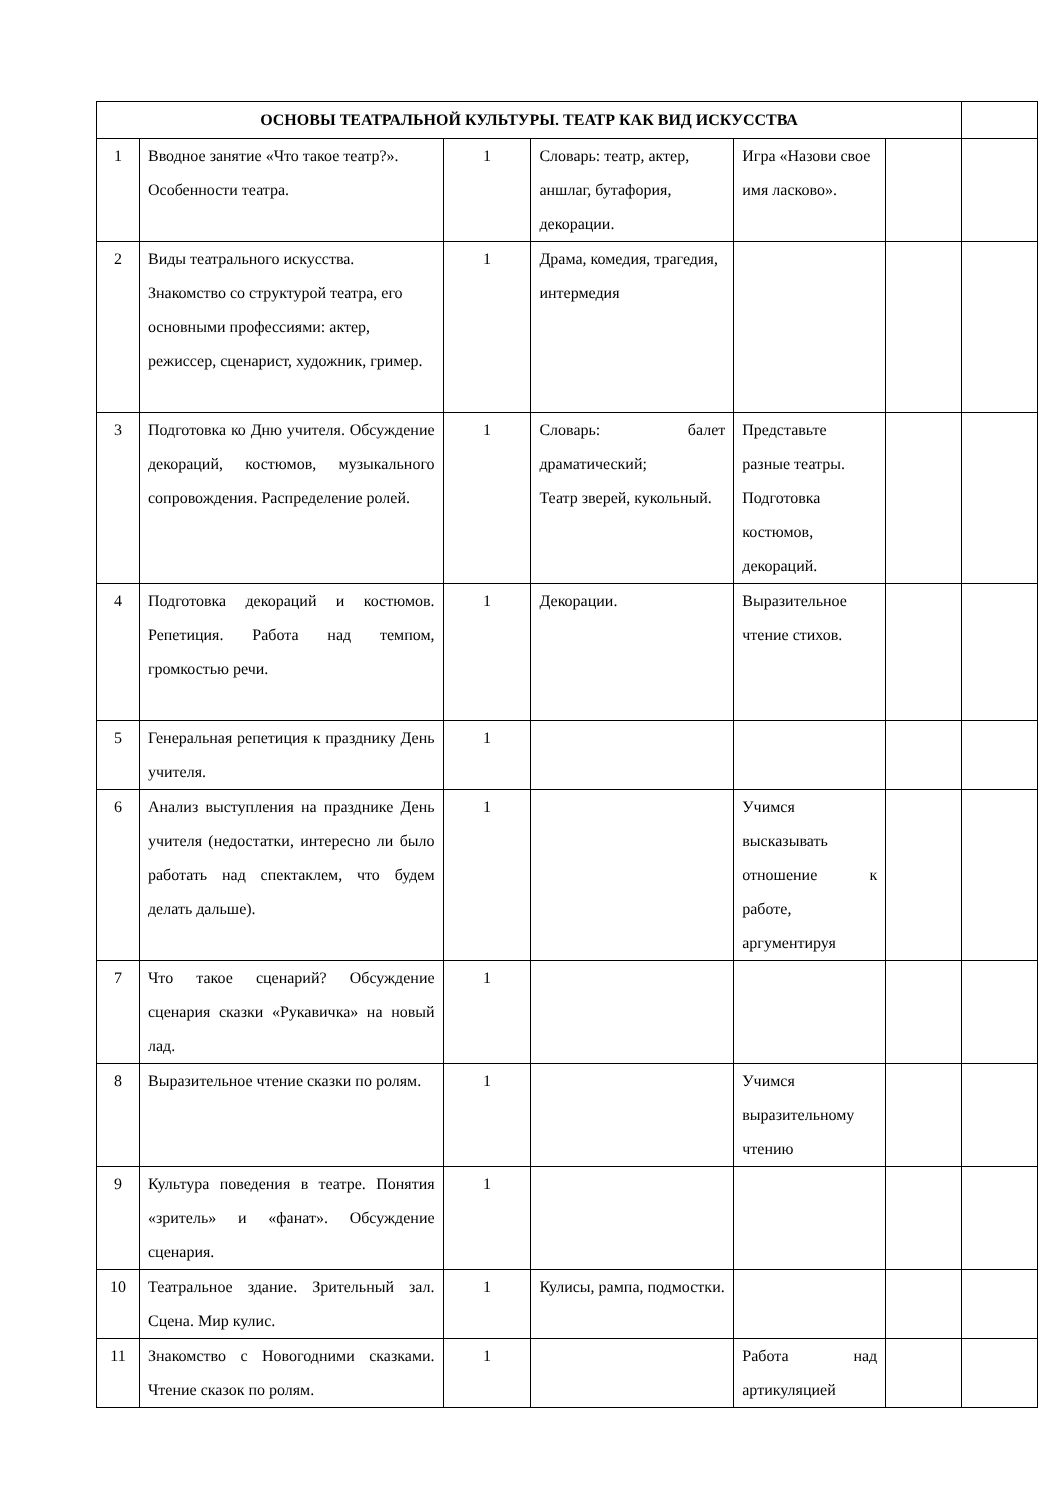| ОСНОВЫ ТЕАТРАЛЬНОЙ КУЛЬТУРЫ. ТЕАТР КАК ВИД ИСКУССТВА | | | | | | |
| --- | --- | --- | --- | --- | --- | --- |
| 1 | Вводное занятие «Что такое театр?». Особенности театра. | 1 | Словарь: театр, актер, аншлаг, бутафория, декорации. | Игра «Назови свое имя ласково». | | |
| 2 | Виды театрального искусства. Знакомство со структурой театра, его основными профессиями: актер, режиссер, сценарист, художник, гример. | 1 | Драма, комедия, трагедия, интермедия | | | |
| 3 | Подготовка ко Дню учителя. Обсуждение декораций, костюмов, музыкального сопровождения. Распределение ролей. | 1 | Словарь: балет драматический; Театр зверей, кукольный. | Представьте разные театры. Подготовка костюмов, декораций. | | |
| 4 | Подготовка декораций и костюмов. Репетиция. Работа над темпом, громкостью речи. | 1 | Декорации. | Выразительное чтение стихов. | | |
| 5 | Генеральная репетиция к празднику День учителя. | 1 | | | | |
| 6 | Анализ выступления на празднике День учителя (недостатки, интересно ли было работать над спектаклем, что будем делать дальше). | 1 | | Учимся высказывать отношение к работе, аргументируя | | |
| 7 | Что такое сценарий? Обсуждение сценария сказки «Рукавичка» на новый лад. | 1 | | | | |
| 8 | Выразительное чтение сказки по ролям. | 1 | | Учимся выразительному чтению | | |
| 9 | Культура поведения в театре. Понятия «зритель» и «фанат». Обсуждение сценария. | 1 | | | | |
| 10 | Театральное здание. Зрительный зал. Сцена. Мир кулис. | 1 | Кулисы, рампа, подмостки. | | | |
| 11 | Знакомство с Новогодними сказками. Чтение сказок по ролям. | 1 | | Работа над артикуляцией | | |